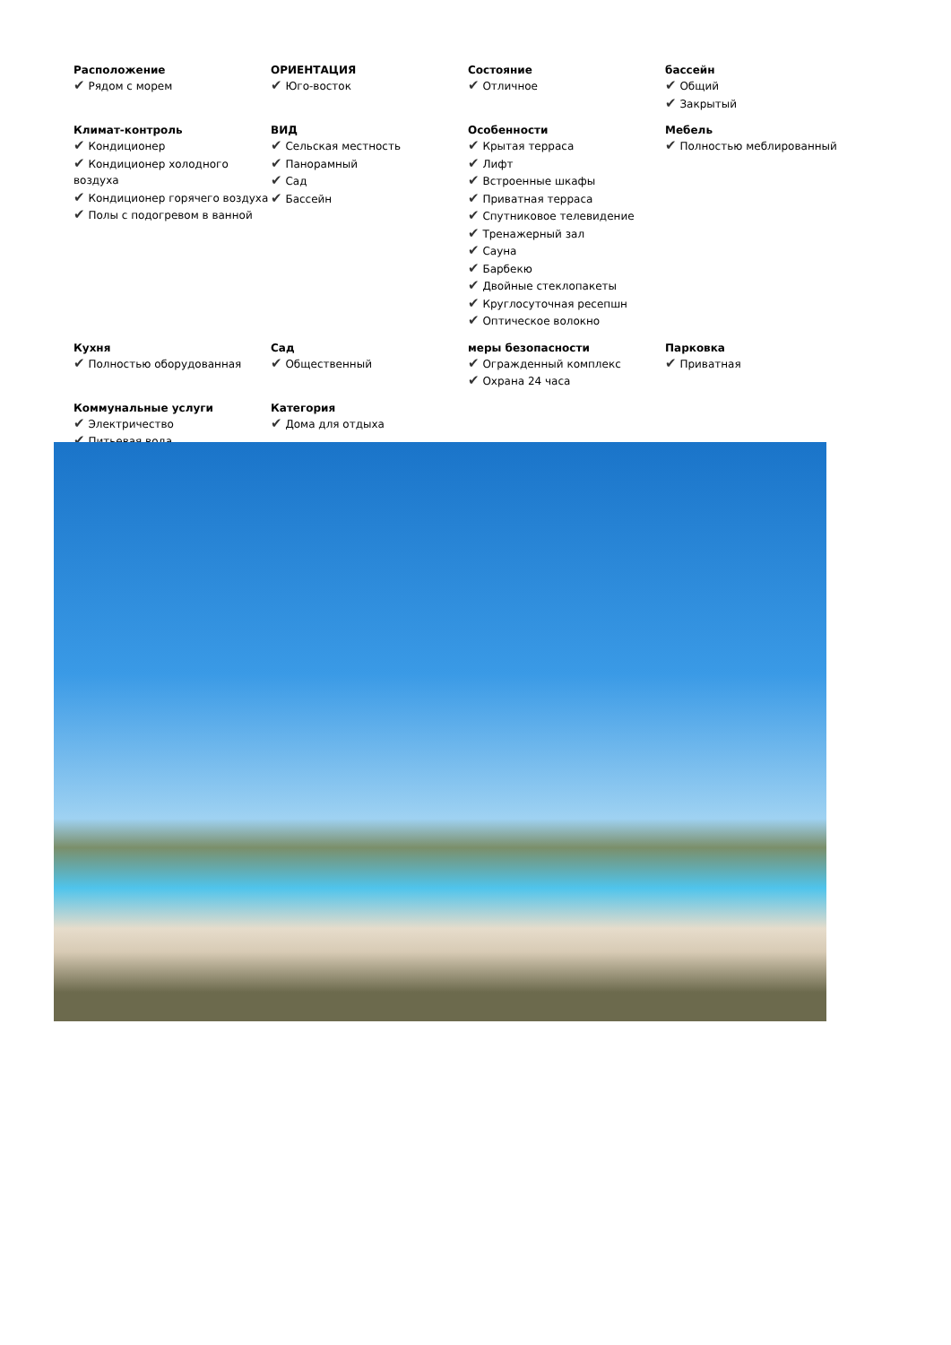Расположение
✔ Рядом с морем
ОРИЕНТАЦИЯ
✔ Юго-восток
Состояние
✔ Отличное
бассейн
✔ Общий
✔ Закрытый
Климат-контроль
✔ Кондиционер
✔ Кондиционер холодного воздуха
✔ Кондиционер горячего воздуха
✔ Полы с подогревом в ванной
ВИД
✔ Сельская местность
✔ Панорамный
✔ Сад
✔ Бассейн
Особенности
✔ Крытая терраса
✔ Лифт
✔ Встроенные шкафы
✔ Приватная терраса
✔ Спутниковое телевидение
✔ Тренажерный зал
✔ Сауна
✔ Барбекю
✔ Двойные стеклопакеты
✔ Круглосуточная ресепшн
✔ Оптическое волокно
Мебель
✔ Полностью меблированный
Кухня
✔ Полностью оборудованная
Сад
✔ Общественный
меры безопасности
✔ Огражденный комплекс
✔ Охрана 24 часа
Парковка
✔ Приватная
Коммунальные услуги
✔ Электричество
✔ Питьевая вода
Категория
✔ Дома для отдыха